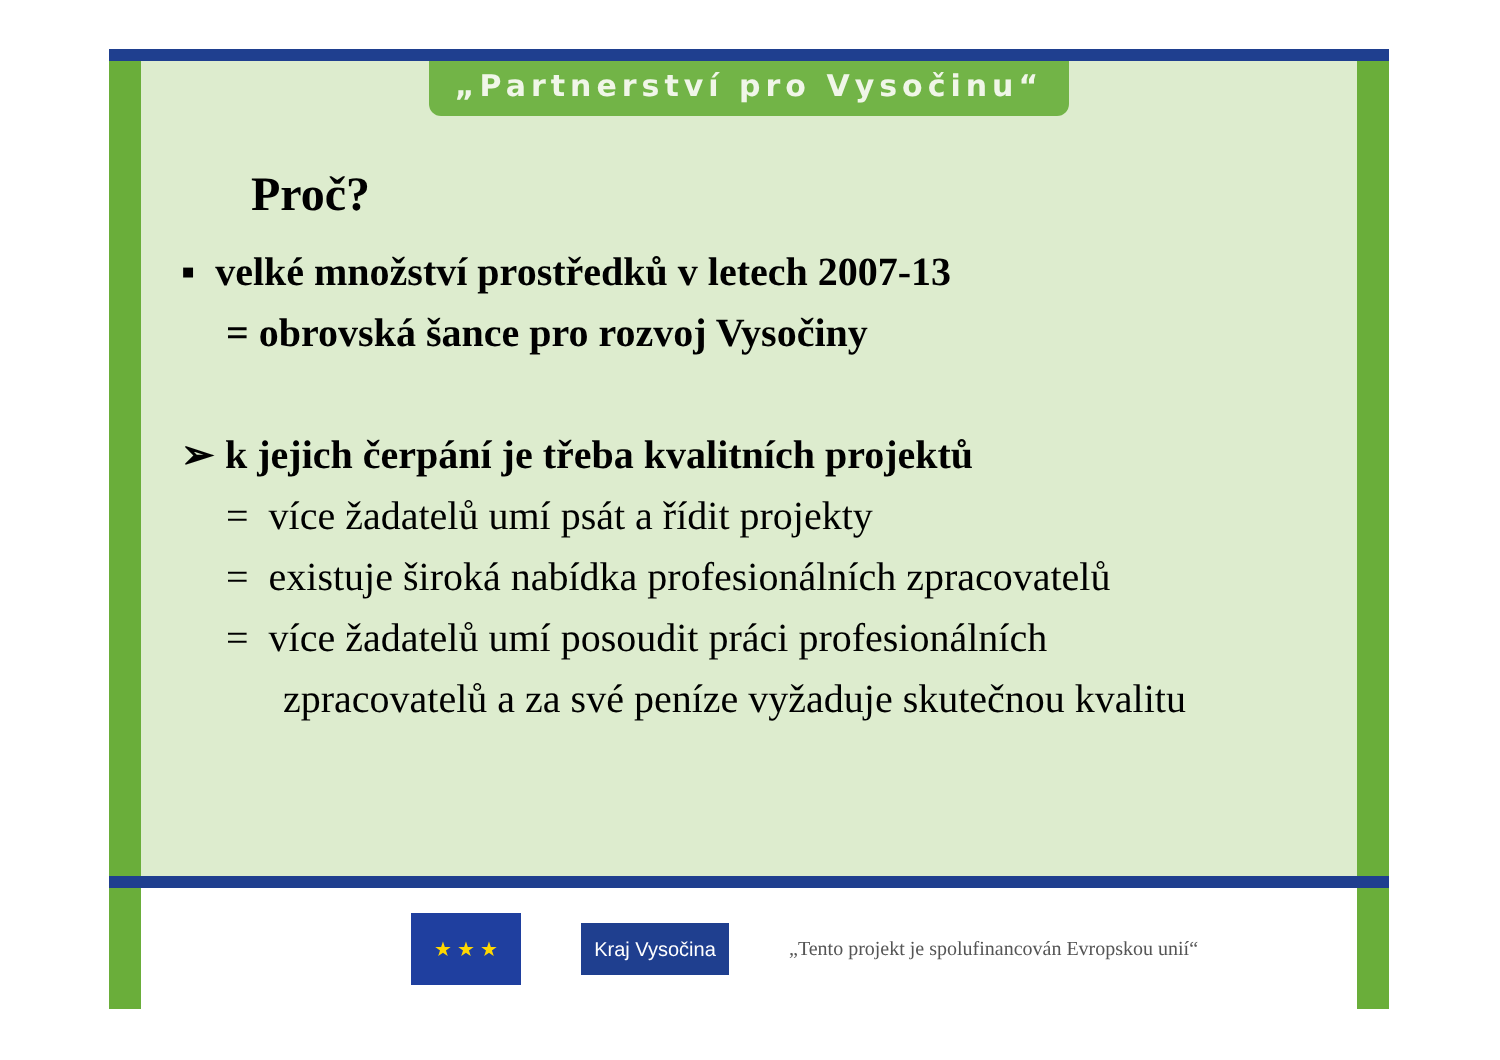„Partnerství pro Vysočinu“
Proč?
▪ velké množství prostředků v letech 2007-13
= obrovská šance pro rozvoj Vysočiny
➢ k jejich čerpání je třeba kvalitních projektů
= více žadatelů umí psát a řídit projekty
= existuje široká nabídka profesionálních zpracovatelů
= více žadatelů umí posoudit práci profesionálních
zpracovatelů a za své peníze vyžaduje skutečnou kvalitu
★ ★ ★
Kraj Vysočina
„Tento projekt je spolufinancován Evropskou unií“